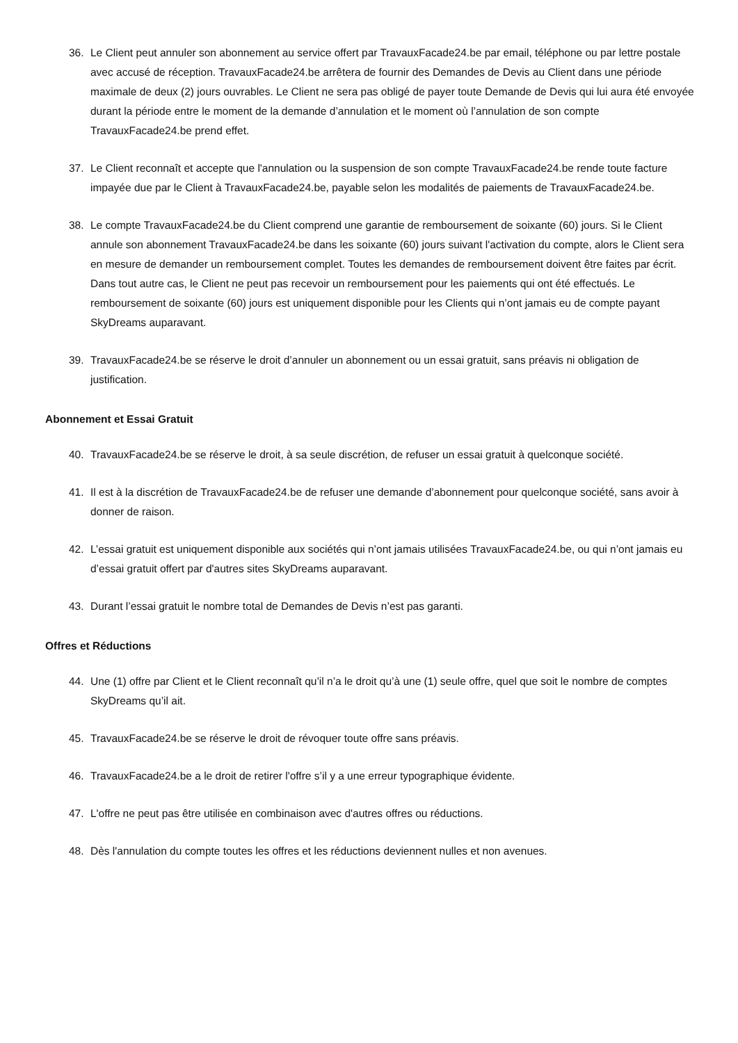36. Le Client peut annuler son abonnement au service offert par TravauxFacade24.be par email, téléphone ou par lettre postale avec accusé de réception. TravauxFacade24.be arrêtera de fournir des Demandes de Devis au Client dans une période maximale de deux (2) jours ouvrables. Le Client ne sera pas obligé de payer toute Demande de Devis qui lui aura été envoyée durant la période entre le moment de la demande d’annulation et le moment où l’annulation de son compte TravauxFacade24.be prend effet.
37. Le Client reconnaît et accepte que l'annulation ou la suspension de son compte TravauxFacade24.be rende toute facture impayée due par le Client à TravauxFacade24.be, payable selon les modalités de paiements de TravauxFacade24.be.
38. Le compte TravauxFacade24.be du Client comprend une garantie de remboursement de soixante (60) jours. Si le Client annule son abonnement TravauxFacade24.be dans les soixante (60) jours suivant l'activation du compte, alors le Client sera en mesure de demander un remboursement complet. Toutes les demandes de remboursement doivent être faites par écrit. Dans tout autre cas, le Client ne peut pas recevoir un remboursement pour les paiements qui ont été effectués. Le remboursement de soixante (60) jours est uniquement disponible pour les Clients qui n’ont jamais eu de compte payant SkyDreams auparavant.
39. TravauxFacade24.be se réserve le droit d’annuler un abonnement ou un essai gratuit, sans préavis ni obligation de justification.
Abonnement et Essai Gratuit
40. TravauxFacade24.be se réserve le droit, à sa seule discrétion, de refuser un essai gratuit à quelconque société.
41. Il est à la discrétion de TravauxFacade24.be de refuser une demande d’abonnement pour quelconque société, sans avoir à donner de raison.
42. L’essai gratuit est uniquement disponible aux sociétés qui n’ont jamais utilisées TravauxFacade24.be, ou qui n’ont jamais eu d’essai gratuit offert par d'autres sites SkyDreams auparavant.
43. Durant l’essai gratuit le nombre total de Demandes de Devis n’est pas garanti.
Offres et Réductions
44. Une (1) offre par Client et le Client reconnaît qu’il n’a le droit qu’à une (1) seule offre, quel que soit le nombre de comptes SkyDreams qu’il ait.
45. TravauxFacade24.be se réserve le droit de révoquer toute offre sans préavis.
46. TravauxFacade24.be a le droit de retirer l'offre s’il y a une erreur typographique évidente.
47. L'offre ne peut pas être utilisée en combinaison avec d'autres offres ou réductions.
48. Dès l'annulation du compte toutes les offres et les réductions deviennent nulles et non avenues.